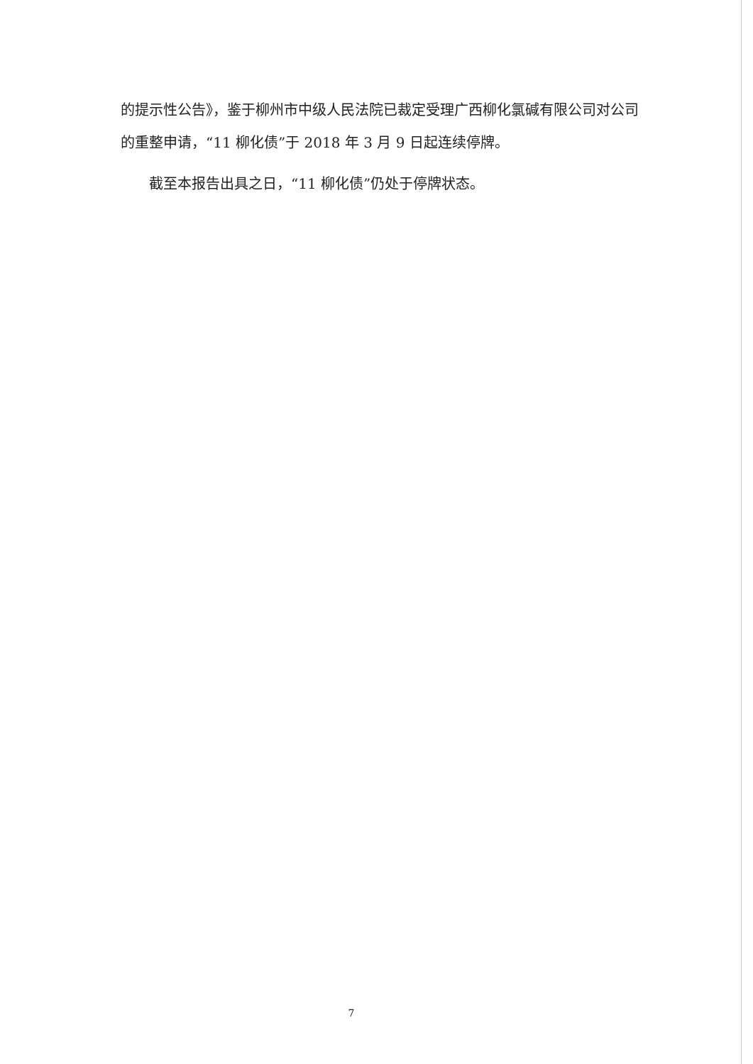的提示性公告》，鉴于柳州市中级人民法院已裁定受理广西柳化氯碱有限公司对公司的重整申请，“11 柳化债”于 2018 年 3 月 9 日起连续停牌。
截至本报告出具之日，“11 柳化债”仍处于停牌状态。
7